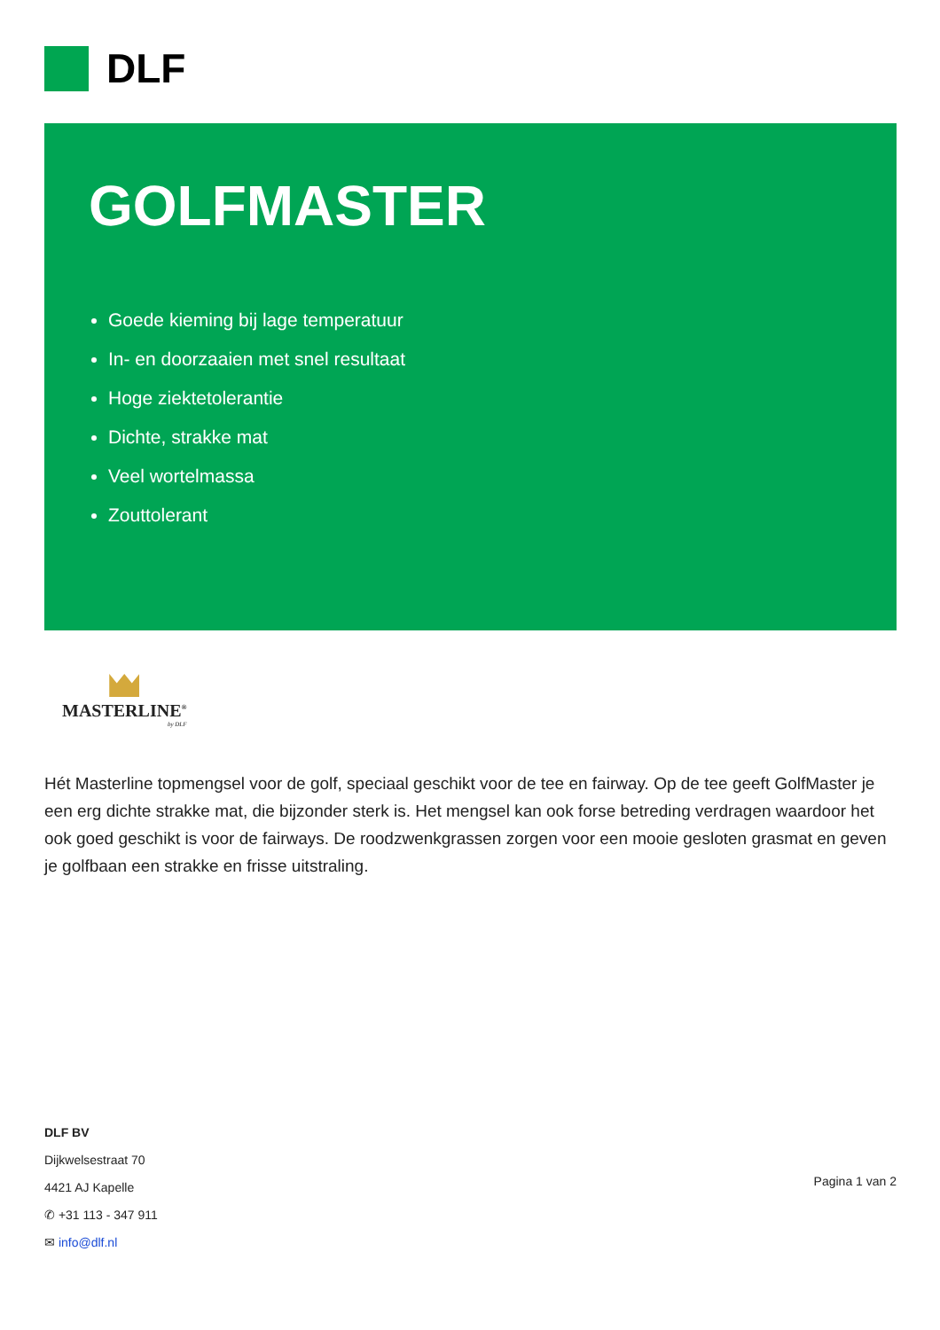DLF
GOLFMASTER
Goede kieming bij lage temperatuur
In- en doorzaaien met snel resultaat
Hoge ziektetolerantie
Dichte, strakke mat
Veel wortelmassa
Zouttolerant
MASTERLINE<sup>®</sup>
by DLF
Hét Masterline topmengsel voor de golf, speciaal geschikt voor de tee en fairway. Op de tee geeft GolfMaster je een erg dichte strakke mat, die bijzonder sterk is. Het mengsel kan ook forse betreding verdragen waardoor het ook goed geschikt is voor de fairways. De roodzwenkgrassen zorgen voor een mooie gesloten grasmat en geven je golfbaan een strakke en frisse uitstraling.
DLF BV
Dijkwelsestraat 70
4421 AJ Kapelle
✆ +31 113 - 347 911
✉ info@dlf.nl
Pagina 1 van 2